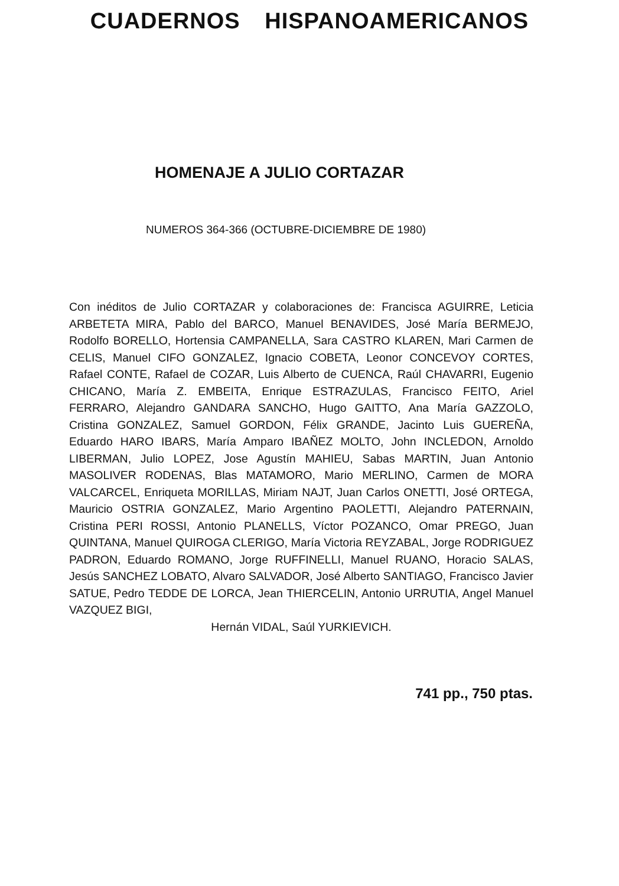CUADERNOS HISPANOAMERICANOS
HOMENAJE A JULIO CORTAZAR
NUMEROS 364-366 (OCTUBRE-DICIEMBRE DE 1980)
Con inéditos de Julio CORTAZAR y colaboraciones de: Francisca AGUIRRE, Leticia ARBETETA MIRA, Pablo del BARCO, Manuel BENAVIDES, José María BERMEJO, Rodolfo BORELLO, Hortensia CAMPANELLA, Sara CASTRO KLAREN, Mari Carmen de CELIS, Manuel CIFO GONZALEZ, Ignacio COBETA, Leonor CONCEVOY CORTES, Rafael CONTE, Rafael de COZAR, Luis Alberto de CUENCA, Raúl CHAVARRI, Eugenio CHICANO, María Z. EMBEITA, Enrique ESTRAZULAS, Francisco FEITO, Ariel FERRARO, Alejandro GANDARA SANCHO, Hugo GAITTO, Ana María GAZZOLO, Cristina GONZALEZ, Samuel GORDON, Félix GRANDE, Jacinto Luis GUEREÑA, Eduardo HARO IBARS, María Amparo IBAÑEZ MOLTO, John INCLEDON, Arnoldo LIBERMAN, Julio LOPEZ, Jose Agustín MAHIEU, Sabas MARTIN, Juan Antonio MASOLIVER RODENAS, Blas MATAMORO, Mario MERLINO, Carmen de MORA VALCARCEL, Enriqueta MORILLAS, Miriam NAJT, Juan Carlos ONETTI, José ORTEGA, Mauricio OSTRIA GONZALEZ, Mario Argentino PAOLETTI, Alejandro PATERNAIN, Cristina PERI ROSSI, Antonio PLANELLS, Víctor POZANCO, Omar PREGO, Juan QUINTANA, Manuel QUIROGA CLERIGO, María Victoria REYZABAL, Jorge RODRIGUEZ PADRON, Eduardo ROMANO, Jorge RUFFINELLI, Manuel RUANO, Horacio SALAS, Jesús SANCHEZ LOBATO, Alvaro SALVADOR, José Alberto SANTIAGO, Francisco Javier SATUE, Pedro TEDDE DE LORCA, Jean THIERCELIN, Antonio URRUTIA, Angel Manuel VAZQUEZ BIGI,
Hernán VIDAL, Saúl YURKIEVICH.
741 pp., 750 ptas.